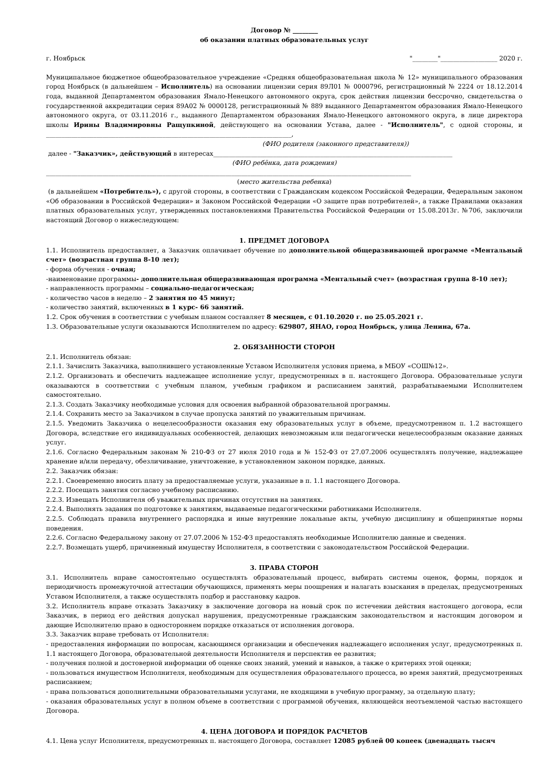Договор № ________
об оказании платных образовательных услуг
г. Ноябрьск "________"__________________ 2020 г.
Муниципальное бюджетное общеобразовательное учреждение «Средняя общеобразовательная школа № 12» муниципального образования город Ноябрьск (в дальнейшем – Исполнитель) на основании лицензии серия 89Л01 № 0000796, регистрационный № 2224 от 18.12.2014 года, выданной Департаментом образования Ямало-Ненецкого автономного округа, срок действия лицензии бессрочно, свидетельства о государственной аккредитации серия 89А02 № 0000128, регистрационный № 889 выданного Департаментом образования Ямало-Ненецкого автономного округа, от 03.11.2016 г., выданного Департаментом образования Ямало-Ненецкого автономного округа, в лице директора школы Ирины Владимировны Ращупкиной, действующего на основании Устава, далее - "Исполнитель", с одной стороны, и ______________________________________________________________________________,
(ФИО родителя (законного представителя))
далее - "Заказчик», действующий в интересах____________________________________________________________________________
(ФИО ребёнка, дата рождения)
____________________________________________________________________________________________________________________
(место жительства ребенка)
(в дальнейшем «Потребитель»), с другой стороны, в соответствии с Гражданским кодексом Российской Федерации, Федеральным законом «Об образовании в Российской Федерации» и Законом Российской Федерации «О защите прав потребителей», а также Правилами оказания платных образовательных услуг, утвержденных постановлениями Правительства Российской Федерации от 15.08.2013г. №706, заключили настоящий Договор о нижеследующем:
1. ПРЕДМЕТ ДОГОВОРА
1.1. Исполнитель предоставляет, а Заказчик оплачивает обучение по дополнительной общеразвивающей программе «Ментальный счет» (возрастная группа 8-10 лет);
- форма обучения - очная;
-наименование программы- дополнительная общеразвивающая программа «Ментальный счет» (возрастная группа 8-10 лет);
- направленность программы – социально-педагогическая;
- количество часов в неделю – 2 занятия по 45 минут;
- количество занятий, включенных в 1 курс- 66 занятий.
1.2. Срок обучения в соответствии с учебным планом составляет 8 месяцев, с 01.10.2020 г. по 25.05.2021 г.
1.3. Образовательные услуги оказываются Исполнителем по адресу: 629807, ЯНАО, город Ноябрьск, улица Ленина, 67а.
2. ОБЯЗАННОСТИ СТОРОН
2.1. Исполнитель обязан:
2.1.1. Зачислить Заказчика, выполнившего установленные Уставом Исполнителя условия приема, в МБОУ «СОШ№12».
2.1.2. Организовать и обеспечить надлежащее исполнение услуг, предусмотренных в п. настоящего Договора. Образовательные услуги оказываются в соответствии с учебным планом, учебным графиком и расписанием занятий, разрабатываемыми Исполнителем самостоятельно.
2.1.3. Создать Заказчику необходимые условия для освоения выбранной образовательной программы.
2.1.4. Сохранить место за Заказчиком в случае пропуска занятий по уважительным причинам.
2.1.5. Уведомить Заказчика о нецелесообразности оказания ему образовательных услуг в объеме, предусмотренном п. 1.2 настоящего Договора, вследствие его индивидуальных особенностей, делающих невозможным или педагогически нецелесообразным оказание данных услуг.
2.1.6. Согласно Федеральным законам № 210-ФЗ от 27 июля 2010 года и № 152-ФЗ от 27.07.2006 осуществлять получение, надлежащее хранение и/или передачу, обезличивание, уничтожение, в установленном законом порядке, данных.
2.2. Заказчик обязан:
2.2.1. Своевременно вносить плату за предоставляемые услуги, указанные в п. 1.1 настоящего Договора.
2.2.2. Посещать занятия согласно учебному расписанию.
2.2.3. Извещать Исполнителя об уважительных причинах отсутствия на занятиях.
2.2.4. Выполнять задания по подготовке к занятиям, выдаваемые педагогическими работниками Исполнителя.
2.2.5. Соблюдать правила внутреннего распорядка и иные внутренние локальные акты, учебную дисциплину и общепринятые нормы поведения.
2.2.6. Согласно Федеральному закону от 27.07.2006 № 152-ФЗ предоставлять необходимые Исполнителю данные и сведения.
2.2.7. Возмещать ущерб, причиненный имуществу Исполнителя, в соответствии с законодательством Российской Федерации.
3. ПРАВА СТОРОН
3.1. Исполнитель вправе самостоятельно осуществлять образовательный процесс, выбирать системы оценок, формы, порядок и периодичность промежуточной аттестации обучающихся, применять меры поощрения и налагать взыскания в пределах, предусмотренных Уставом Исполнителя, а также осуществлять подбор и расстановку кадров.
3.2. Исполнитель вправе отказать Заказчику в заключение договора на новый срок по истечении действия настоящего договора, если Заказчик, в период его действия допускал нарушения, предусмотренные гражданским законодательством и настоящим договором и дающие Исполнителю право в одностороннем порядке отказаться от исполнения договора.
3.3. Заказчик вправе требовать от Исполнителя:
- предоставления информации по вопросам, касающимся организации и обеспечения надлежащего исполнения услуг, предусмотренных п. 1.1 настоящего Договора, образовательной деятельности Исполнителя и перспектив ее развития;
- получения полной и достоверной информации об оценке своих знаний, умений и навыков, а также о критериях этой оценки;
- пользоваться имуществом Исполнителя, необходимым для осуществления образовательного процесса, во время занятий, предусмотренных расписанием;
- права пользоваться дополнительными образовательными услугами, не входящими в учебную программу, за отдельную плату;
- оказания образовательных услуг в полном объеме в соответствии с программой обучения, являющейся неотъемлемой частью настоящего Договора.
4. ЦЕНА ДОГОВОРА И ПОРЯДОК РАСЧЕТОВ
4.1. Цена услуг Исполнителя, предусмотренных п. настоящего Договора, составляет 12085 рублей 00 копеек (двенадцать тысяч